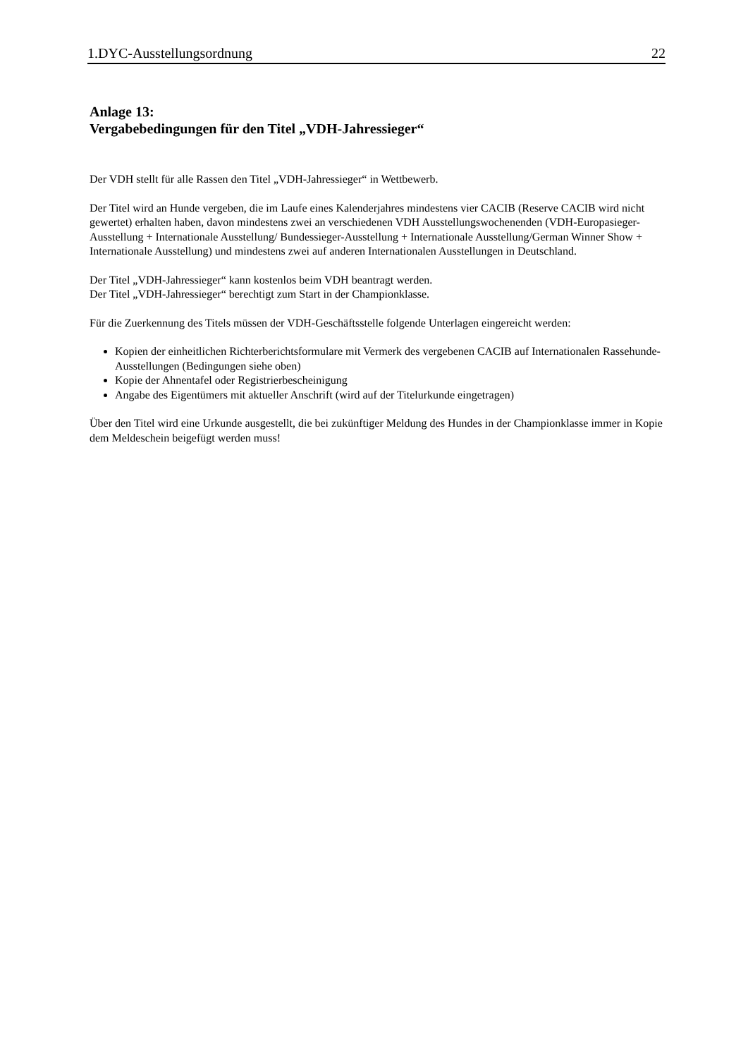1.DYC-Ausstellungsordnung 22
Anlage 13:
Vergabebedingungen für den Titel „VDH-Jahressieger“
Der VDH stellt für alle Rassen den Titel „VDH-Jahressieger“ in Wettbewerb.
Der Titel wird an Hunde vergeben, die im Laufe eines Kalenderjahres mindestens vier CACIB (Reserve CACIB wird nicht gewertet) erhalten haben, davon mindestens zwei an verschiedenen VDH Ausstellungswochenenden (VDH-Europasieger-Ausstellung + Internationale Ausstellung/ Bundessieger-Ausstellung + Internationale Ausstellung/German Winner Show + Internationale Ausstellung) und mindestens zwei auf anderen Internationalen Ausstellungen in Deutschland.
Der Titel „VDH-Jahressieger“ kann kostenlos beim VDH beantragt werden.
Der Titel „VDH-Jahressieger“ berechtigt zum Start in der Championklasse.
Für die Zuerkennung des Titels müssen der VDH-Geschäftsstelle folgende Unterlagen eingereicht werden:
Kopien der einheitlichen Richterberichtsformulare mit Vermerk des vergebenen CACIB auf Internationalen Rassehunde-Ausstellungen (Bedingungen siehe oben)
Kopie der Ahnentafel oder Registrierbescheinigung
Angabe des Eigentümers mit aktueller Anschrift (wird auf der Titelurkunde eingetragen)
Über den Titel wird eine Urkunde ausgestellt, die bei zukünftiger Meldung des Hundes in der Championklasse immer in Kopie dem Meldeschein beigefügt werden muss!